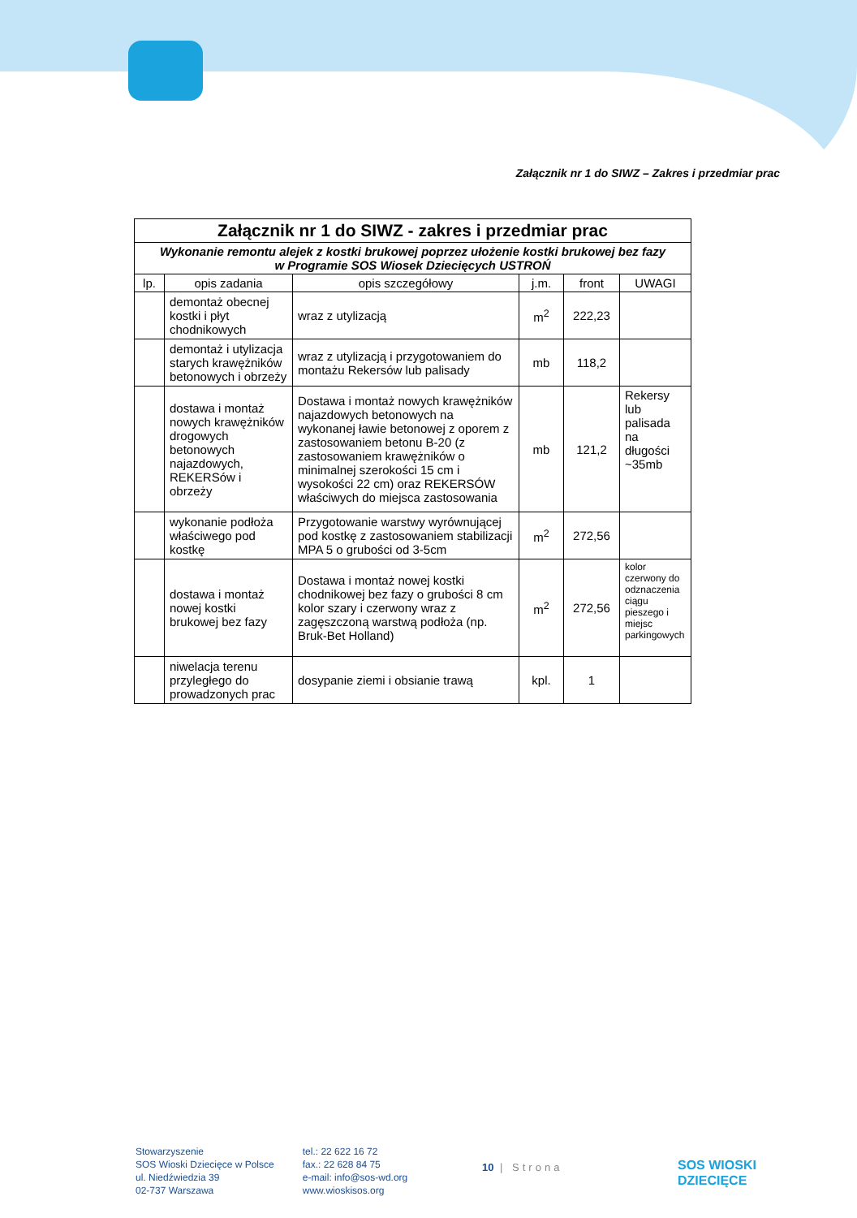Załącznik nr 1 do SIWZ – Zakres i przedmiar prac
| Załącznik nr 1 do SIWZ - zakres i przedmiar prac | | | | | |
| Wykonanie remontu alejek z kostki brukowej poprzez ułożenie kostki brukowej bez fazy w Programie SOS Wiosek Dziecięcych USTROŃ | | | | | |
| lp. | opis zadania | opis szczegółowy | j.m. | front | UWAGI |
| | demontaż obecnej kostki i płyt chodnikowych | wraz z utylizacją | m<sup>2</sup> | 222,23 | |
| | demontaż i utylizacja starych krawężników betonowych i obrzeży | wraz z utylizacją i przygotowaniem do montażu Rekersów lub palisady | mb | 118,2 | |
| | dostawa i montaż nowych krawężników drogowych betonowych najazdowych, REKERSów i obrzeży | Dostawa i montaż nowych krawężników najazdowych betonowych na wykonanej ławie betonowej z oporem z zastosowaniem betonu B-20 (z zastosowaniem krawężników o minimalnej szerokości 15 cm i wysokości 22 cm) oraz REKERSÓW właściwych do miejsca zastosowania | mb | 121,2 | Rekersy lub palisada na długości ~35mb |
| | wykonanie podłoża właściwego pod kostkę | Przygotowanie warstwy wyrównującej pod kostkę z zastosowaniem stabilizacji MPA 5 o grubości od 3-5cm | m<sup>2</sup> | 272,56 | |
| | dostawa i montaż nowej kostki brukowej bez fazy | Dostawa i montaż nowej kostki chodnikowej bez fazy o grubości 8 cm kolor szary i czerwony wraz z zagęszczoną warstwą podłoża (np. Bruk-Bet Holland) | m<sup>2</sup> | 272,56 | kolor czerwony do odznaczenia ciągu pieszego i miejsc parkingowych |
| | niwelacja terenu przyległego do prowadzonych prac | dosypanie ziemi i obsianie trawą | kpl. | 1 | |
Stowarzyszenie
SOS Wioski Dziecięce w Polsce
ul. Niedźwiedzia 39
02-737 Warszawa
tel.: 22 622 16 72
fax.: 22 628 84 75
e-mail: info@sos-wd.org
www.wioskisos.org
10 | Strona
SOS WIOSKI
DZIECIĘCE